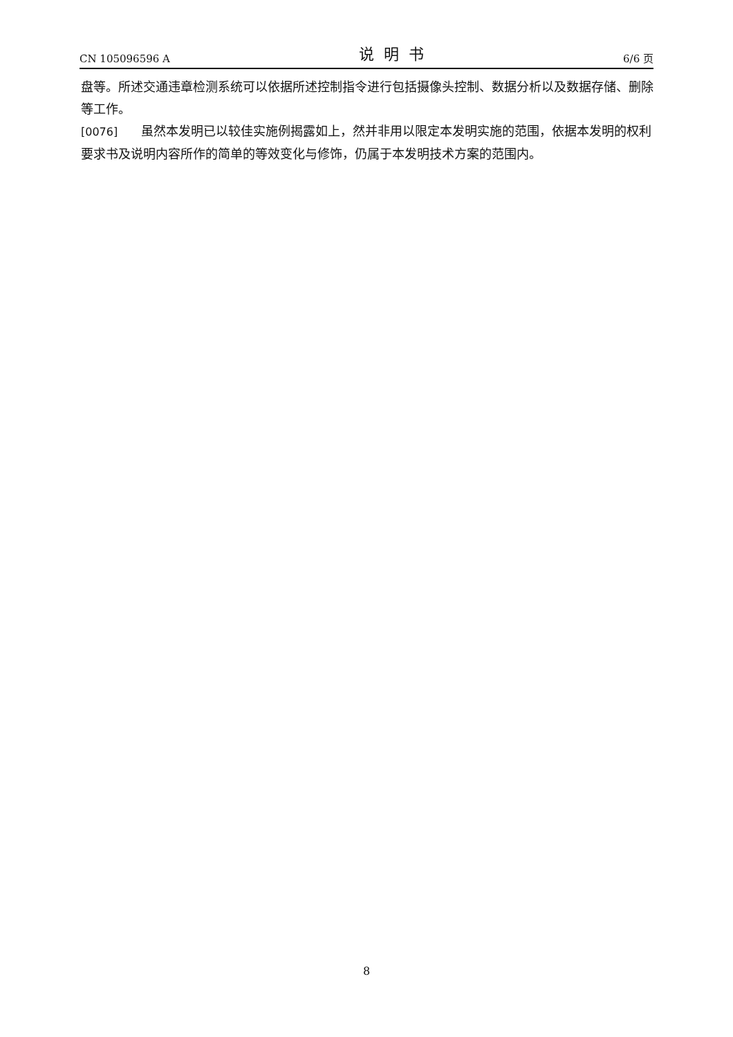CN 105096596 A 说明书 6/6 页
盘等。所述交通违章检测系统可以依据所述控制指令进行包括摄像头控制、数据分析以及数据存储、删除等工作。
[0076] 虽然本发明已以较佳实施例揭露如上，然并非用以限定本发明实施的范围，依据本发明的权利要求书及说明内容所作的简单的等效变化与修饰，仍属于本发明技术方案的范围内。
8